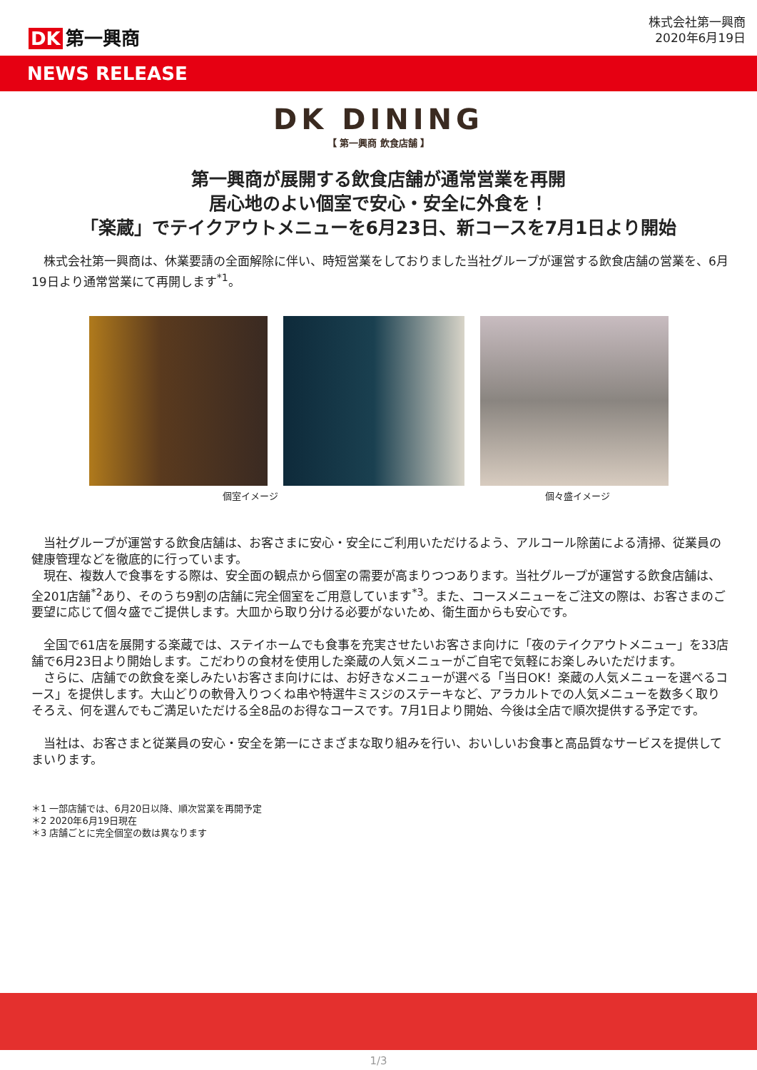DK 第一興商
株式会社第一興商
2020年6月19日
NEWS RELEASE
DK DINING
【 第一興商 飲食店舗 】
第一興商が展開する飲食店舗が通常営業を再開
居心地のよい個室で安心・安全に外食を！
「楽蔵」でテイクアウトメニューを6月23日、新コースを7月1日より開始
　株式会社第一興商は、休業要請の全面解除に伴い、時短営業をしておりました当社グループが運営する飲食店舗の営業を、6月19日より通常営業にて再開します<sup>*1</sup>。
個室イメージ 個々盛イメージ
　当社グループが運営する飲食店舗は、お客さまに安心・安全にご利用いただけるよう、アルコール除菌による清掃、従業員の健康管理などを徹底的に行っています。
　現在、複数人で食事をする際は、安全面の観点から個室の需要が高まりつつあります。当社グループが運営する飲食店舗は、全201店舗<sup>*2</sup>あり、そのうち9割の店舗に完全個室をご用意しています<sup>*3</sup>。また、コースメニューをご注文の際は、お客さまのご要望に応じて個々盛でご提供します。大皿から取り分ける必要がないため、衛生面からも安心です。
　全国で61店を展開する楽蔵では、ステイホームでも食事を充実させたいお客さま向けに「夜のテイクアウトメニュー」を33店舗で6月23日より開始します。こだわりの食材を使用した楽蔵の人気メニューがご自宅で気軽にお楽しみいただけます。
　さらに、店舗での飲食を楽しみたいお客さま向けには、お好きなメニューが選べる「当日OK！楽蔵の人気メニューを選べるコース」を提供します。大山どりの軟骨入りつくね串や特選牛ミスジのステーキなど、アラカルトでの人気メニューを数多く取りそろえ、何を選んでもご満足いただける全8品のお得なコースです。7月1日より開始、今後は全店で順次提供する予定です。
　当社は、お客さまと従業員の安心・安全を第一にさまざまな取り組みを行い、おいしいお食事と高品質なサービスを提供してまいります。
＊1 一部店舗では、6月20日以降、順次営業を再開予定
＊2 2020年6月19日現在
＊3 店舗ごとに完全個室の数は異なります
1/3